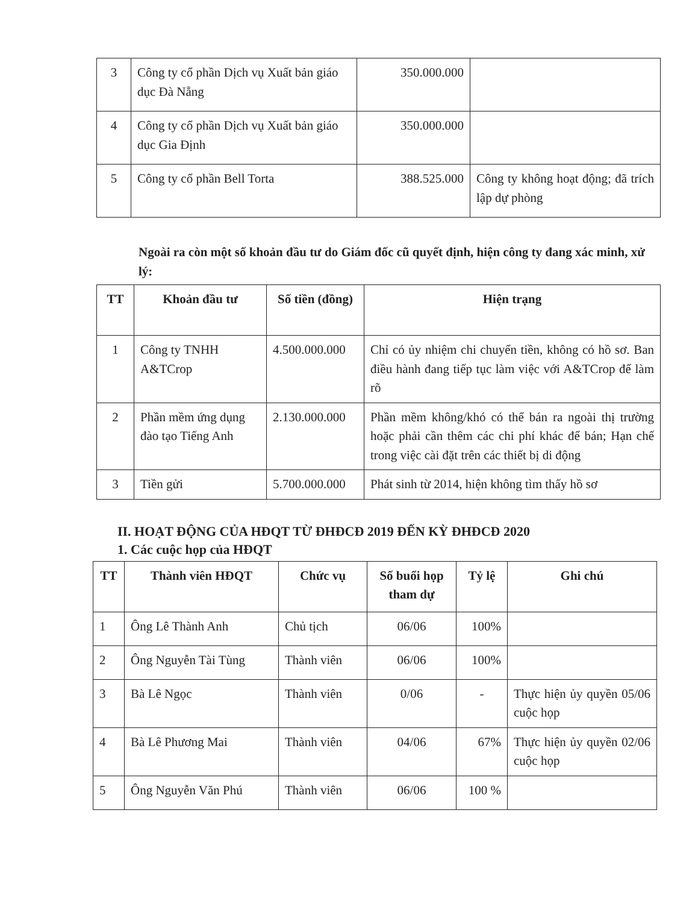| 3 | Công ty cổ phần Dịch vụ Xuất bản giáo dục Đà Nẵng | 350.000.000 | |
| 4 | Công ty cổ phần Dịch vụ Xuất bản giáo dục Gia Định | 350.000.000 | |
| 5 | Công ty cổ phần Bell Torta | 388.525.000 | Công ty không hoạt động; đã trích lập dự phòng |
Ngoài ra còn một số khoản đầu tư do Giám đốc cũ quyết định, hiện công ty đang xác minh, xử lý:
| TT | Khoản đầu tư | Số tiền (đồng) | Hiện trạng |
| --- | --- | --- | --- |
| 1 | Công ty TNHH A&TCrop | 4.500.000.000 | Chỉ có ủy nhiệm chi chuyển tiền, không có hồ sơ. Ban điều hành đang tiếp tục làm việc với A&TCrop để làm rõ |
| 2 | Phần mềm ứng dụng đào tạo Tiếng Anh | 2.130.000.000 | Phần mềm không/khó có thể bán ra ngoài thị trường hoặc phải cần thêm các chi phí khác để bán; Hạn chế trong việc cài đặt trên các thiết bị di động |
| 3 | Tiền gửi | 5.700.000.000 | Phát sinh từ 2014, hiện không tìm thấy hồ sơ |
II. HOẠT ĐỘNG CỦA HĐQT TỪ ĐHĐCĐ 2019 ĐẾN KỲ ĐHĐCĐ 2020
1. Các cuộc họp của HĐQT
| TT | Thành viên HĐQT | Chức vụ | Số buổi họp tham dự | Tỷ lệ | Ghi chú |
| --- | --- | --- | --- | --- | --- |
| 1 | Ông Lê Thành Anh | Chủ tịch | 06/06 | 100% | |
| 2 | Ông Nguyễn Tài Tùng | Thành viên | 06/06 | 100% | |
| 3 | Bà Lê Ngọc | Thành viên | 0/06 | - | Thực hiện ủy quyền 05/06 cuộc họp |
| 4 | Bà Lê Phương Mai | Thành viên | 04/06 | 67% | Thực hiện ủy quyền 02/06 cuộc họp |
| 5 | Ông Nguyễn Văn Phú | Thành viên | 06/06 | 100 % | |